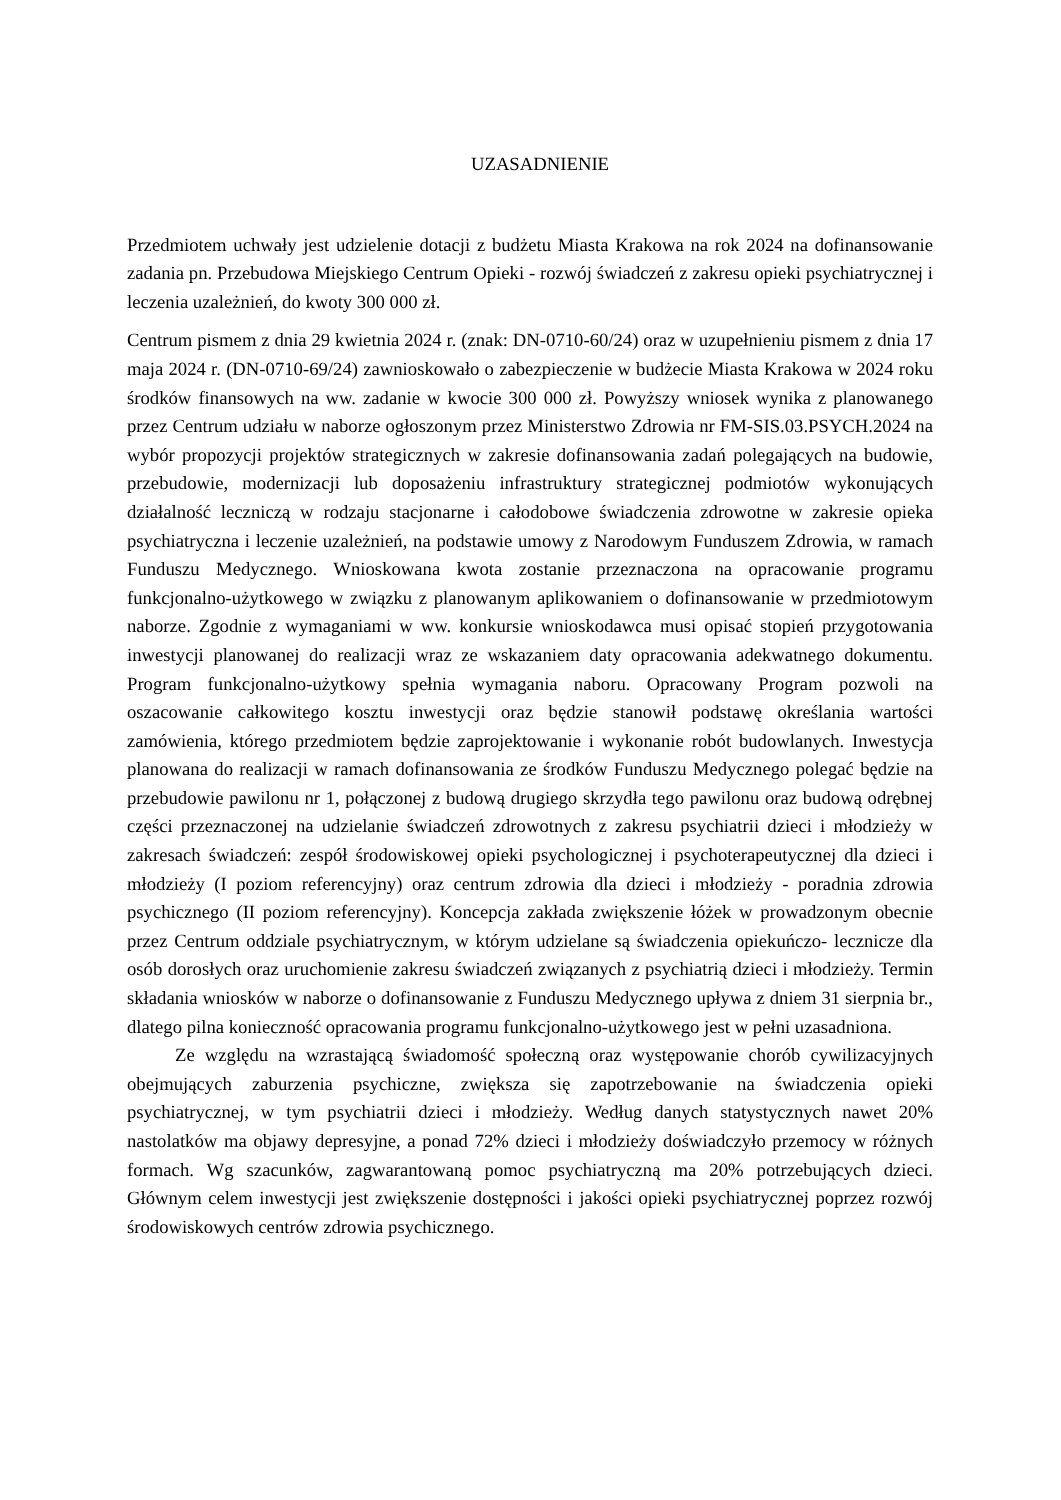UZASADNIENIE
Przedmiotem uchwały jest udzielenie dotacji z budżetu Miasta Krakowa na rok 2024 na dofinansowanie zadania pn. Przebudowa Miejskiego Centrum Opieki - rozwój świadczeń z zakresu opieki psychiatrycznej i leczenia uzależnień, do kwoty 300 000 zł.
Centrum pismem z dnia 29 kwietnia 2024 r. (znak: DN-0710-60/24) oraz w uzupełnieniu pismem z dnia 17 maja 2024 r. (DN-0710-69/24) zawnioskowało o zabezpieczenie w budżecie Miasta Krakowa w 2024 roku środków finansowych na ww. zadanie w kwocie 300 000 zł. Powyższy wniosek wynika z planowanego przez Centrum udziału w naborze ogłoszonym przez Ministerstwo Zdrowia nr FM-SIS.03.PSYCH.2024 na wybór propozycji projektów strategicznych w zakresie dofinansowania zadań polegających na budowie, przebudowie, modernizacji lub doposażeniu infrastruktury strategicznej podmiotów wykonujących działalność leczniczą w rodzaju stacjonarne i całodobowe świadczenia zdrowotne w zakresie opieka psychiatryczna i leczenie uzależnień, na podstawie umowy z Narodowym Funduszem Zdrowia, w ramach Funduszu Medycznego. Wnioskowana kwota zostanie przeznaczona na opracowanie programu funkcjonalno-użytkowego w związku z planowanym aplikowaniem o dofinansowanie w przedmiotowym naborze. Zgodnie z wymaganiami w ww. konkursie wnioskodawca musi opisać stopień przygotowania inwestycji planowanej do realizacji wraz ze wskazaniem daty opracowania adekwatnego dokumentu. Program funkcjonalno-użytkowy spełnia wymagania naboru. Opracowany Program pozwoli na oszacowanie całkowitego kosztu inwestycji oraz będzie stanowił podstawę określania wartości zamówienia, którego przedmiotem będzie zaprojektowanie i wykonanie robót budowlanych. Inwestycja planowana do realizacji w ramach dofinansowania ze środków Funduszu Medycznego polegać będzie na przebudowie pawilonu nr 1, połączonej z budową drugiego skrzydła tego pawilonu oraz budową odrębnej części przeznaczonej na udzielanie świadczeń zdrowotnych z zakresu psychiatrii dzieci i młodzieży w zakresach świadczeń: zespół środowiskowej opieki psychologicznej i psychoterapeutycznej dla dzieci i młodzieży (I poziom referencyjny) oraz centrum zdrowia dla dzieci i młodzieży - poradnia zdrowia psychicznego (II poziom referencyjny). Koncepcja zakłada zwiększenie łóżek w prowadzonym obecnie przez Centrum oddziale psychiatrycznym, w którym udzielane są świadczenia opiekuńczo- lecznicze dla osób dorosłych oraz uruchomienie zakresu świadczeń związanych z psychiatrią dzieci i młodzieży. Termin składania wniosków w naborze o dofinansowanie z Funduszu Medycznego upływa z dniem 31 sierpnia br., dlatego pilna konieczność opracowania programu funkcjonalno-użytkowego jest w pełni uzasadniona.
Ze względu na wzrastającą świadomość społeczną oraz występowanie chorób cywilizacyjnych obejmujących zaburzenia psychiczne, zwiększa się zapotrzebowanie na świadczenia opieki psychiatrycznej, w tym psychiatrii dzieci i młodzieży. Według danych statystycznych nawet 20% nastolatków ma objawy depresyjne, a ponad 72% dzieci i młodzieży doświadczyło przemocy w różnych formach. Wg szacunków, zagwarantowaną pomoc psychiatryczną ma 20% potrzebujących dzieci. Głównym celem inwestycji jest zwiększenie dostępności i jakości opieki psychiatrycznej poprzez rozwój środowiskowych centrów zdrowia psychicznego.